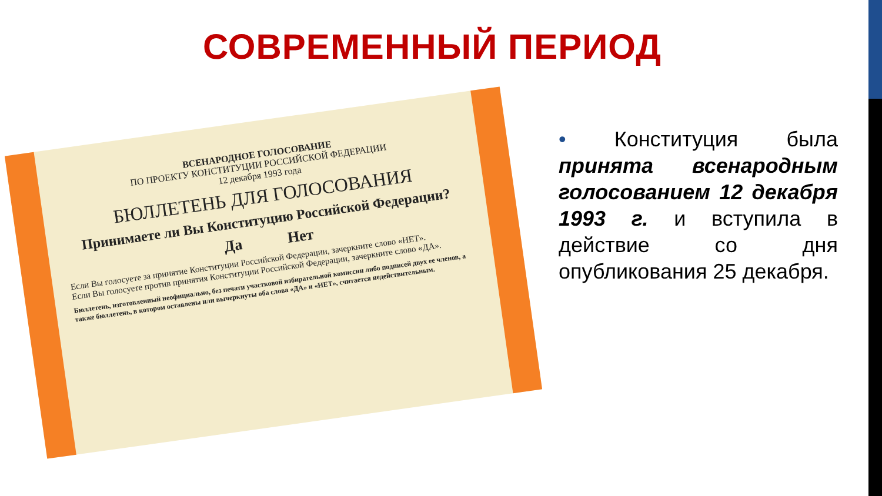СОВРЕМЕННЫЙ ПЕРИОД
ВСЕНАРОДНОЕ ГОЛОСОВАНИЕ
ПО ПРОЕКТУ КОНСТИТУЦИИ РОССИЙСКОЙ ФЕДЕРАЦИИ
12 декабря 1993 года
БЮЛЛЕТЕНЬ ДЛЯ ГОЛОСОВАНИЯ
Принимаете ли Вы Конституцию Российской Федерации?
Да Нет
Если Вы голосуете за принятие Конституции Российской Федерации, зачеркните слово «НЕТ».
Если Вы голосуете против принятия Конституции Российской Федерации, зачеркните слово «ДА».
Бюллетень, изготовленный неофициально, без печати участковой избирательной комиссии либо подписей двух ее членов, а также бюллетень, в котором оставлены или вычеркнуты оба слова «ДА» и «НЕТ», считается недействительным.
• Конституция была принята всенародным голосованием 12 декабря 1993 г. и вступила в действие со дня опубликования 25 декабря.